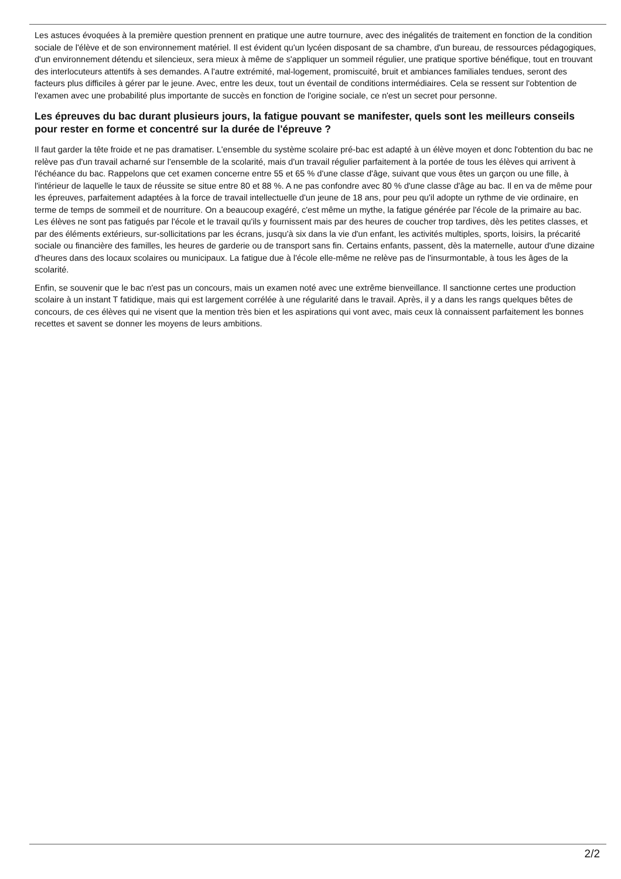Les astuces évoquées à la première question prennent en pratique une autre tournure, avec des inégalités de traitement en fonction de la condition sociale de l'élève et de son environnement matériel. Il est évident qu'un lycéen disposant de sa chambre, d'un bureau, de ressources pédagogiques, d'un environnement détendu et silencieux, sera mieux à même de s'appliquer un sommeil régulier, une pratique sportive bénéfique, tout en trouvant des interlocuteurs attentifs à ses demandes. A l'autre extrémité, mal-logement, promiscuité, bruit et ambiances familiales tendues, seront des facteurs plus difficiles à gérer par le jeune. Avec, entre les deux, tout un éventail de conditions intermédiaires. Cela se ressent sur l'obtention de l'examen avec une probabilité plus importante de succès en fonction de l'origine sociale, ce n'est un secret pour personne.
Les épreuves du bac durant plusieurs jours, la fatigue pouvant se manifester, quels sont les meilleurs conseils pour rester en forme et concentré sur la durée de l'épreuve ?
Il faut garder la tête froide et ne pas dramatiser. L'ensemble du système scolaire pré-bac est adapté à un élève moyen et donc l'obtention du bac ne relève pas d'un travail acharné sur l'ensemble de la scolarité, mais d'un travail régulier parfaitement à la portée de tous les élèves qui arrivent à l'échéance du bac. Rappelons que cet examen concerne entre 55 et 65 % d'une classe d'âge, suivant que vous êtes un garçon ou une fille, à l'intérieur de laquelle le taux de réussite se situe entre 80 et 88 %. A ne pas confondre avec 80 % d'une classe d'âge au bac. Il en va de même pour les épreuves, parfaitement adaptées à la force de travail intellectuelle d'un jeune de 18 ans, pour peu qu'il adopte un rythme de vie ordinaire, en terme de temps de sommeil et de nourriture. On a beaucoup exagéré, c'est même un mythe, la fatigue générée par l'école de la primaire au bac. Les élèves ne sont pas fatigués par l'école et le travail qu'ils y fournissent mais par des heures de coucher trop tardives, dès les petites classes, et par des éléments extérieurs, sur-sollicitations par les écrans, jusqu'à six dans la vie d'un enfant, les activités multiples, sports, loisirs, la précarité sociale ou financière des familles, les heures de garderie ou de transport sans fin. Certains enfants, passent, dès la maternelle, autour d'une dizaine d'heures dans des locaux scolaires ou municipaux. La fatigue due à l'école elle-même ne relève pas de l'insurmontable, à tous les âges de la scolarité.
Enfin, se souvenir que le bac n'est pas un concours, mais un examen noté avec une extrême bienveillance. Il sanctionne certes une production scolaire à un instant T fatidique, mais qui est largement corrélée à une régularité dans le travail. Après, il y a dans les rangs quelques bêtes de concours, de ces élèves qui ne visent que la mention très bien et les aspirations qui vont avec, mais ceux là connaissent parfaitement les bonnes recettes et savent se donner les moyens de leurs ambitions.
2/2